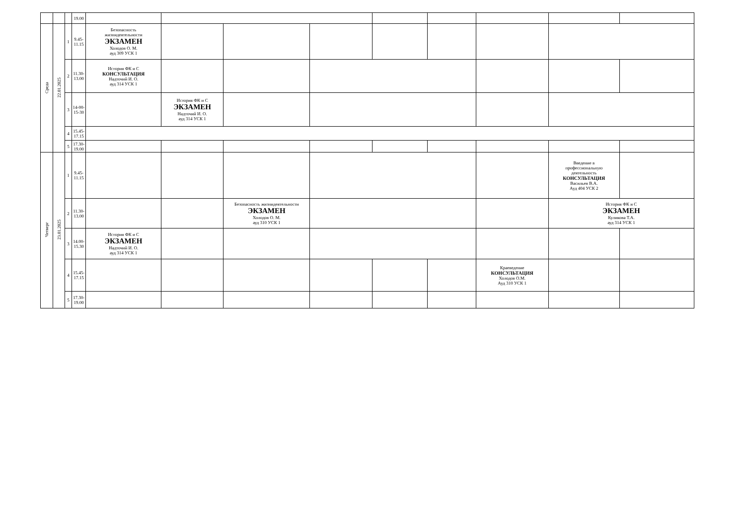| | | | 19.00 | | | | | | | | | |
| Среда | 22.01.2025 | 1 | 9.45- 11.15 | Безопасность жизнидеятельности ЭКЗАМЕН Холодов О. М. ауд 309 УСК 1 | | | | | | | | |
| | | 2 | 11.30- 13.00 | История ФК и С КОНСУЛЬТАЦИЯ Надточий И. О. ауд 314 УСК 1 | | | | | | | | |
| | | 3 | 14-00- 15-30 | | История ФК и С ЭКЗАМЕН Надточий И. О. ауд 314 УСК 1 | | | | | | | |
| | | 4 | 15.45- 17.15 | | | | | | | | | |
| | | 5 | 17.30- 19.00 | | | | | | | | | |
| Четверг | 23.01.2025 | 1 | 9.45- 11.15 | | | | | | | | Введение в профессиональную деятельность КОНСУЛЬТАЦИЯ Васильев В.А. Ауд 404 УСК 2 | |
| | | 2 | 11.30- 13.00 | | | Безопасность жизнидеятельности ЭКЗАМЕН Холодов О. М. ауд 310 УСК 1 | | | | | История ФК и С ЭКЗАМЕН Куликова Т.А. ауд 314 УСК 1 | |
| | | 3 | 14.00- 15.30 | История ФК и С ЭКЗАМЕН Надточий И. О. ауд 314 УСК 1 | | | | | | | | |
| | | 4 | 15.45- 17.15 | | | | | | | Краеведение КОНСУЛЬТАЦИЯ Холодов О.М. Ауд 310 УСК 1 | | |
| | | 5 | 17.30- 19.00 | | | | | | | | | |